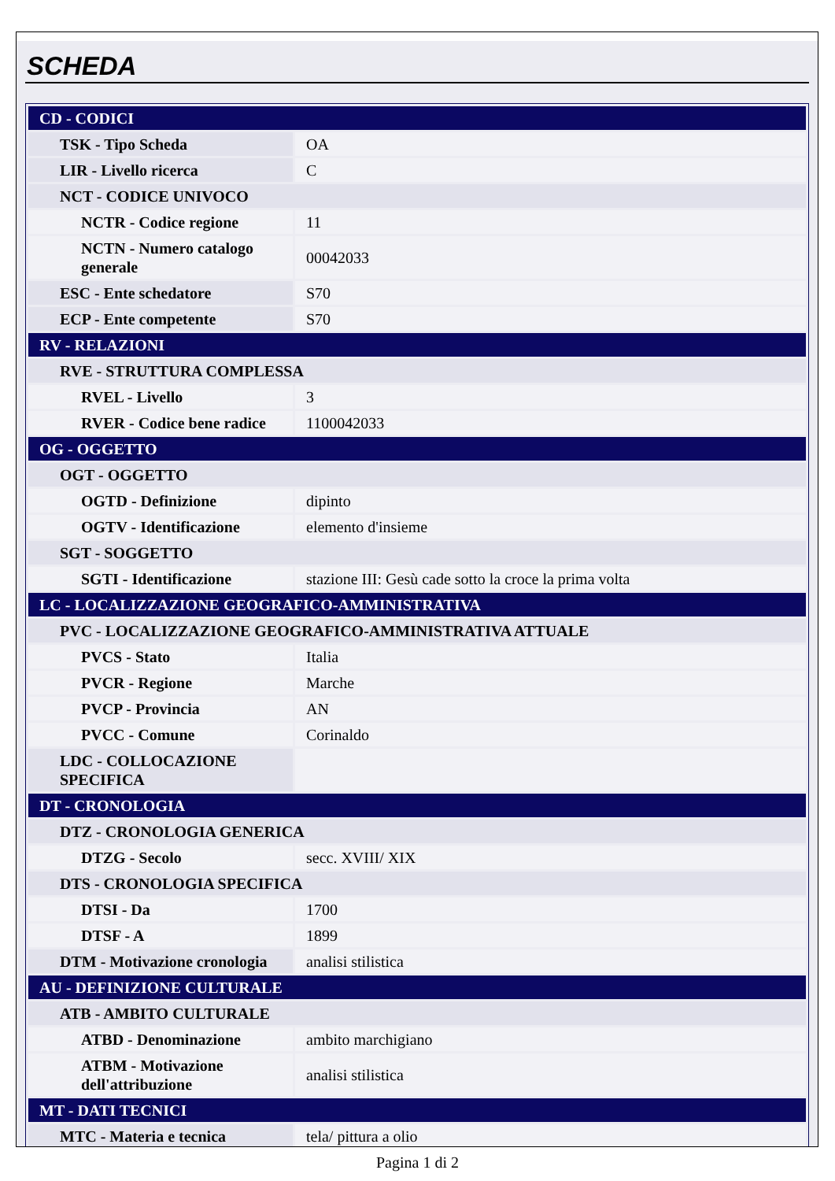SCHEDA
| CD - CODICI | |
| TSK - Tipo Scheda | OA |
| LIR - Livello ricerca | C |
| NCT - CODICE UNIVOCO | |
| NCTR - Codice regione | 11 |
| NCTN - Numero catalogo generale | 00042033 |
| ESC - Ente schedatore | S70 |
| ECP - Ente competente | S70 |
| RV - RELAZIONI | |
| RVE - STRUTTURA COMPLESSA | |
| RVEL - Livello | 3 |
| RVER - Codice bene radice | 1100042033 |
| OG - OGGETTO | |
| OGT - OGGETTO | |
| OGTD - Definizione | dipinto |
| OGTV - Identificazione | elemento d'insieme |
| SGT - SOGGETTO | |
| SGTI - Identificazione | stazione III: Gesù cade sotto la croce la prima volta |
| LC - LOCALIZZAZIONE GEOGRAFICO-AMMINISTRATIVA | |
| PVC - LOCALIZZAZIONE GEOGRAFICO-AMMINISTRATIVA ATTUALE | |
| PVCS - Stato | Italia |
| PVCR - Regione | Marche |
| PVCP - Provincia | AN |
| PVCC - Comune | Corinaldo |
| LDC - COLLOCAZIONE SPECIFICA | |
| DT - CRONOLOGIA | |
| DTZ - CRONOLOGIA GENERICA | |
| DTZG - Secolo | secc. XVIII/ XIX |
| DTS - CRONOLOGIA SPECIFICA | |
| DTSI - Da | 1700 |
| DTSF - A | 1899 |
| DTM - Motivazione cronologia | analisi stilistica |
| AU - DEFINIZIONE CULTURALE | |
| ATB - AMBITO CULTURALE | |
| ATBD - Denominazione | ambito marchigiano |
| ATBM - Motivazione dell'attribuzione | analisi stilistica |
| MT - DATI TECNICI | |
| MTC - Materia e tecnica | tela/ pittura a olio |
Pagina 1 di 2